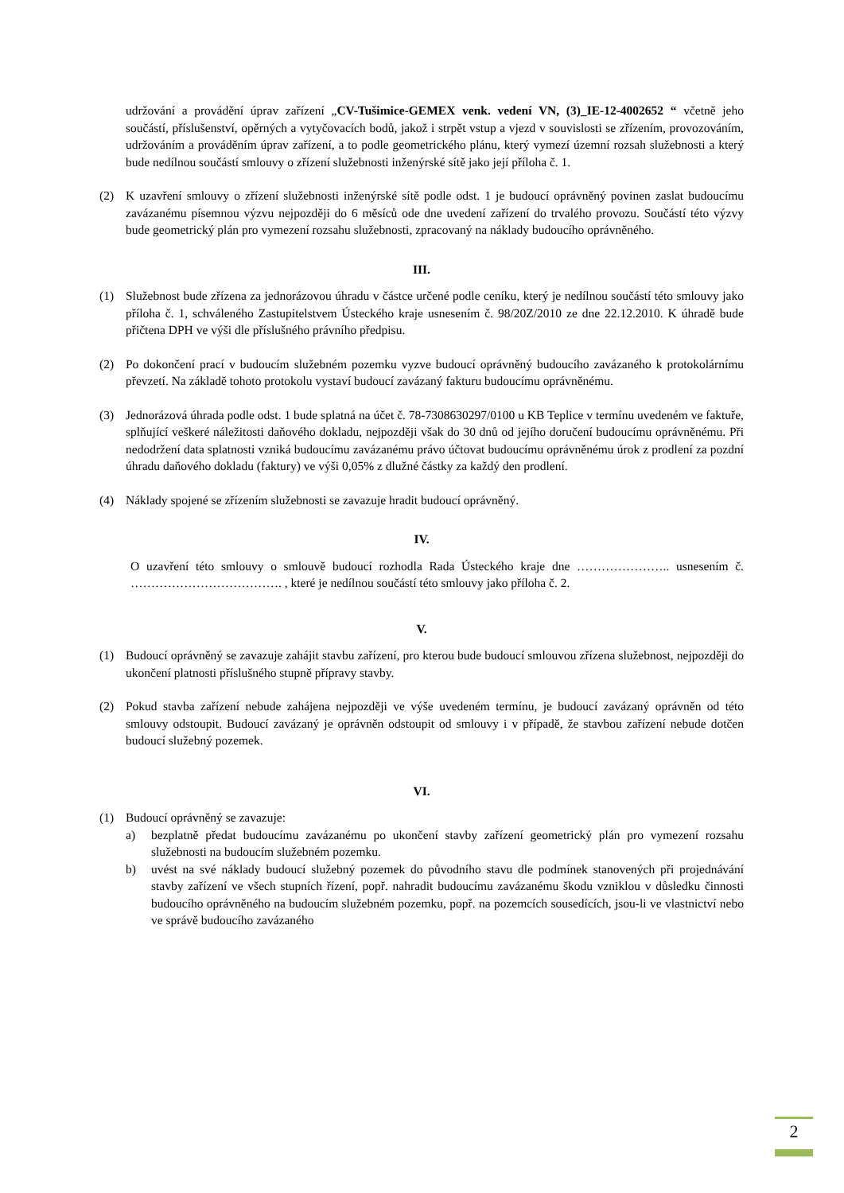udržování a provádění úprav zařízení „CV-Tušimice-GEMEX venk. vedení VN, (3)_IE-12-4002652 “ včetně jeho součástí, příslušenství, opěrných a vytyčovacích bodů, jakož i strpět vstup a vjezd v souvislosti se zřízením, provozováním, udržováním a prováděním úprav zařízení, a to podle geometrického plánu, který vymezí územní rozsah služebnosti a který bude nedílnou součástí smlouvy o zřízení služebnosti inženýrské sítě jako její příloha č. 1.
(2) K uzavření smlouvy o zřízení služebnosti inženýrské sítě podle odst. 1 je budoucí oprávněný povinen zaslat budoucímu zavázanému písemnou výzvu nejpozději do 6 měsíců ode dne uvedení zařízení do trvalého provozu. Součástí této výzvy bude geometrický plán pro vymezení rozsahu služebnosti, zpracovaný na náklady budoucího oprávněného.
III.
(1) Služebnost bude zřízena za jednorázovou úhradu v částce určené podle ceníku, který je nedílnou součástí této smlouvy jako příloha č. 1, schváleného Zastupitelstvem Ústeckého kraje usnesením č. 98/20Z/2010 ze dne 22.12.2010. K úhradě bude přičtena DPH ve výši dle příslušného právního předpisu.
(2) Po dokončení prací v budoucím služebném pozemku vyzve budoucí oprávněný budoucího zavázaného k protokolárnímu převzetí. Na základě tohoto protokolu vystaví budoucí zavázaný fakturu budoucímu oprávněnému.
(3) Jednorázová úhrada podle odst. 1 bude splatná na účet č. 78-7308630297/0100 u KB Teplice v termínu uvedeném ve faktuře, splňující veškeré náležitosti daňového dokladu, nejpozději však do 30 dnů od jejího doručení budoucímu oprávněnému. Při nedodržení data splatnosti vzniká budoucímu zavázanému právo účtovat budoucímu oprávněnému úrok z prodlení za pozdní úhradu daňového dokladu (faktury) ve výši 0,05% z dlužné částky za každý den prodlení.
(4) Náklady spojené se zřízením služebnosti se zavazuje hradit budoucí oprávněný.
IV.
O uzavření této smlouvy o smlouvě budoucí rozhodla Rada Ústeckého kraje dne ………………….. usnesením č. ………………………………. , které je nedílnou součástí této smlouvy jako příloha č. 2.
V.
(1) Budoucí oprávněný se zavazuje zahájit stavbu zařízení, pro kterou bude budoucí smlouvou zřízena služebnost, nejpozději do ukončení platnosti příslušného stupně přípravy stavby.
(2) Pokud stavba zařízení nebude zahájena nejpozději ve výše uvedeném termínu, je budoucí zavázaný oprávněn od této smlouvy odstoupit. Budoucí zavázaný je oprávněn odstoupit od smlouvy i v případě, že stavbou zařízení nebude dotčen budoucí služebný pozemek.
VI.
(1) Budoucí oprávněný se zavazuje:
a) bezplatně předat budoucímu zavázanému po ukončení stavby zařízení geometrický plán pro vymezení rozsahu služebnosti na budoucím služebném pozemku.
b) uvést na své náklady budoucí služebný pozemek do původního stavu dle podmínek stanovených při projednávání stavby zařízení ve všech stupních řízení, popř. nahradit budoucímu zavázanému škodu vzniklou v důsledku činnosti budoucího oprávněného na budoucím služebném pozemku, popř. na pozemcích sousedících, jsou-li ve vlastnictví nebo ve správě budoucího zavázaného
2